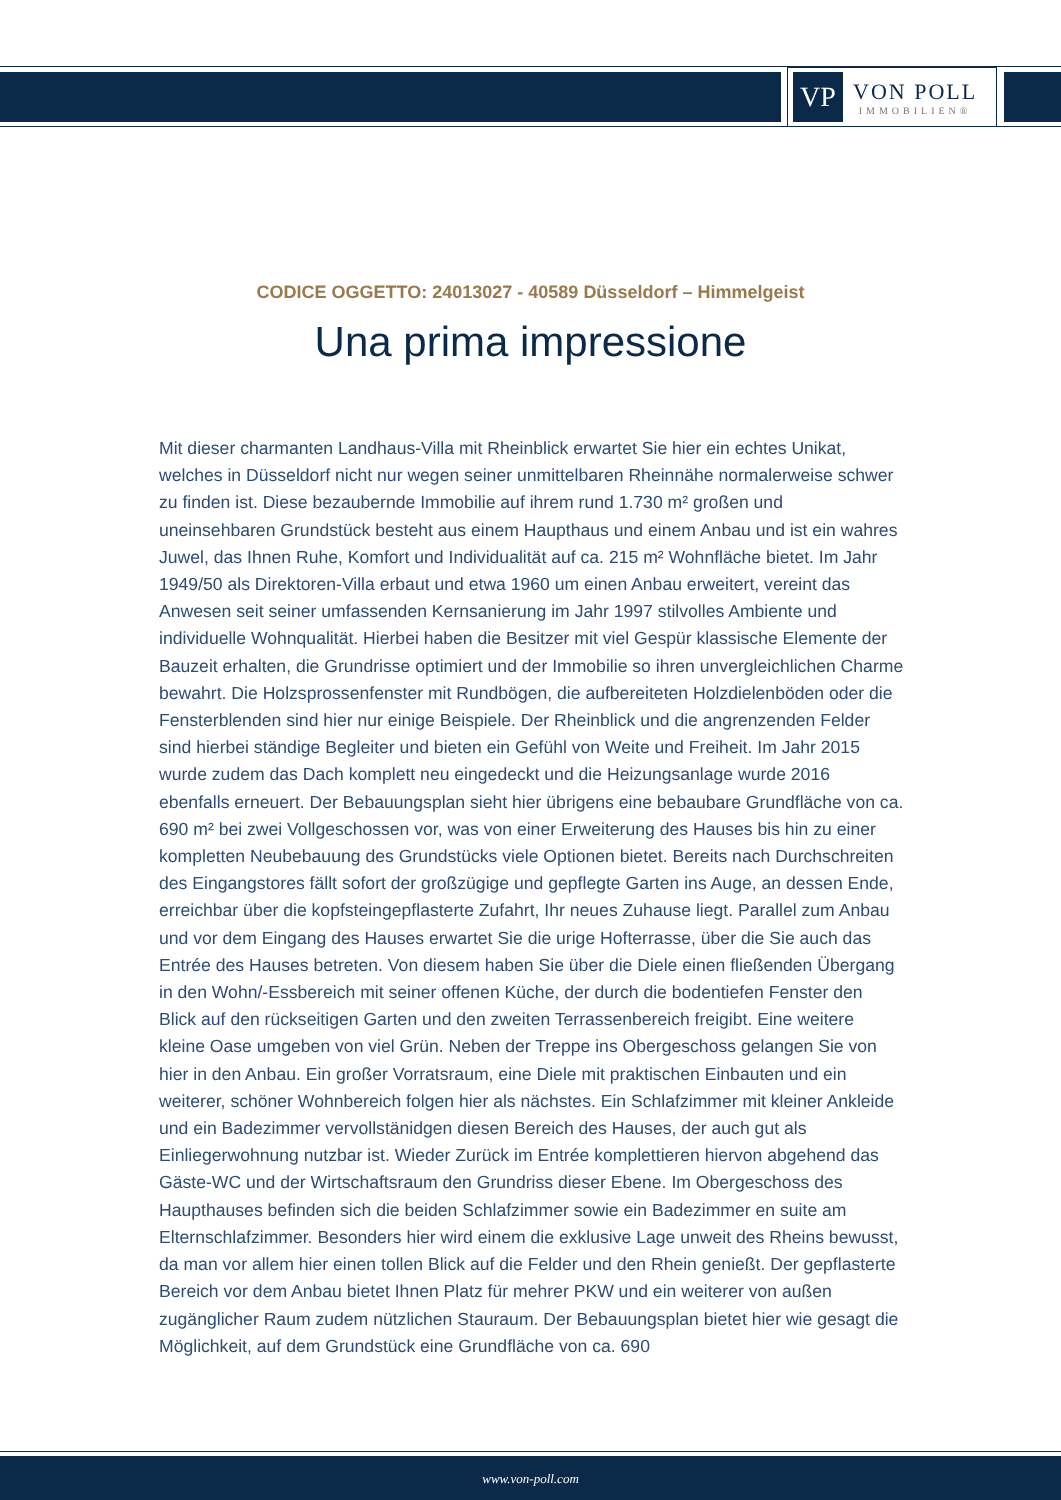VP
VON POLL
IMMOBILIEN®
CODICE OGGETTO: 24013027 - 40589 Düsseldorf – Himmelgeist
Una prima impressione
Mit dieser charmanten Landhaus-Villa mit Rheinblick erwartet Sie hier ein echtes Unikat, welches in Düsseldorf nicht nur wegen seiner unmittelbaren Rheinnähe normalerweise schwer zu finden ist. Diese bezaubernde Immobilie auf ihrem rund 1.730 m² großen und uneinsehbaren Grundstück besteht aus einem Haupthaus und einem Anbau und ist ein wahres Juwel, das Ihnen Ruhe, Komfort und Individualität auf ca. 215 m² Wohnfläche bietet. Im Jahr 1949/50 als Direktoren-Villa erbaut und etwa 1960 um einen Anbau erweitert, vereint das Anwesen seit seiner umfassenden Kernsanierung im Jahr 1997 stilvolles Ambiente und individuelle Wohnqualität. Hierbei haben die Besitzer mit viel Gespür klassische Elemente der Bauzeit erhalten, die Grundrisse optimiert und der Immobilie so ihren unvergleichlichen Charme bewahrt. Die Holzsprossenfenster mit Rundbögen, die aufbereiteten Holzdielenböden oder die Fensterblenden sind hier nur einige Beispiele. Der Rheinblick und die angrenzenden Felder sind hierbei ständige Begleiter und bieten ein Gefühl von Weite und Freiheit. Im Jahr 2015 wurde zudem das Dach komplett neu eingedeckt und die Heizungsanlage wurde 2016 ebenfalls erneuert. Der Bebauungsplan sieht hier übrigens eine bebaubare Grundfläche von ca. 690 m² bei zwei Vollgeschossen vor, was von einer Erweiterung des Hauses bis hin zu einer kompletten Neubebauung des Grundstücks viele Optionen bietet. Bereits nach Durchschreiten des Eingangstores fällt sofort der großzügige und gepflegte Garten ins Auge, an dessen Ende, erreichbar über die kopfsteingepflasterte Zufahrt, Ihr neues Zuhause liegt. Parallel zum Anbau und vor dem Eingang des Hauses erwartet Sie die urige Hofterrasse, über die Sie auch das Entrée des Hauses betreten. Von diesem haben Sie über die Diele einen fließenden Übergang in den Wohn/-Essbereich mit seiner offenen Küche, der durch die bodentiefen Fenster den Blick auf den rückseitigen Garten und den zweiten Terrassenbereich freigibt. Eine weitere kleine Oase umgeben von viel Grün. Neben der Treppe ins Obergeschoss gelangen Sie von hier in den Anbau. Ein großer Vorratsraum, eine Diele mit praktischen Einbauten und ein weiterer, schöner Wohnbereich folgen hier als nächstes. Ein Schlafzimmer mit kleiner Ankleide und ein Badezimmer vervollstänidgen diesen Bereich des Hauses, der auch gut als Einliegerwohnung nutzbar ist. Wieder Zurück im Entrée komplettieren hiervon abgehend das Gäste-WC und der Wirtschaftsraum den Grundriss dieser Ebene. Im Obergeschoss des Haupthauses befinden sich die beiden Schlafzimmer sowie ein Badezimmer en suite am Elternschlafzimmer. Besonders hier wird einem die exklusive Lage unweit des Rheins bewusst, da man vor allem hier einen tollen Blick auf die Felder und den Rhein genießt. Der gepflasterte Bereich vor dem Anbau bietet Ihnen Platz für mehrer PKW und ein weiterer von außen zugänglicher Raum zudem nützlichen Stauraum. Der Bebauungsplan bietet hier wie gesagt die Möglichkeit, auf dem Grundstück eine Grundfläche von ca. 690
www.von-poll.com